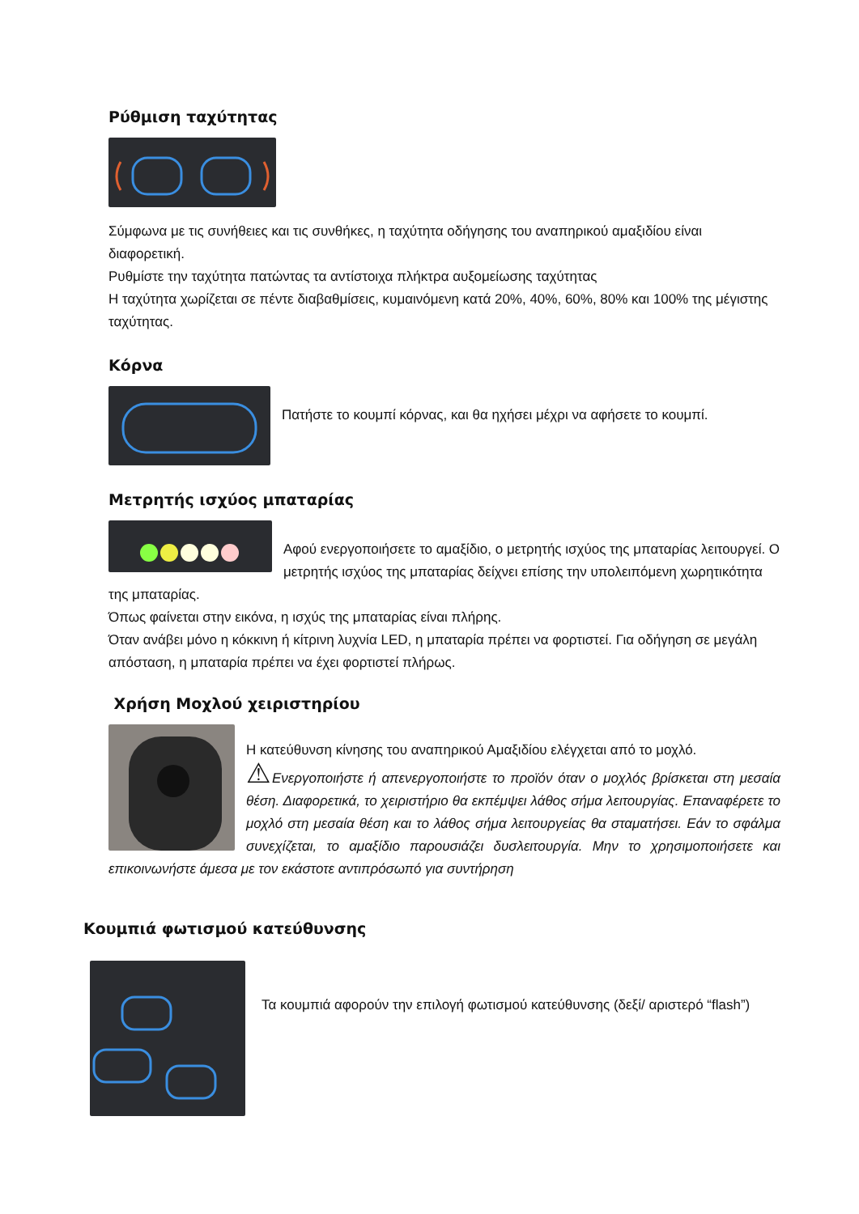Ρύθμιση ταχύτητας
Σύμφωνα με τις συνήθειες και τις συνθήκες, η ταχύτητα οδήγησης του αναπηρικού αμαξιδίου είναι διαφορετική.
Ρυθμίστε την ταχύτητα πατώντας τα αντίστοιχα πλήκτρα αυξομείωσης ταχύτητας
Η ταχύτητα χωρίζεται σε πέντε διαβαθμίσεις, κυμαινόμενη κατά 20%, 40%, 60%, 80% και 100% της μέγιστης ταχύτητας.
Κόρνα
Πατήστε το κουμπί κόρνας, και θα ηχήσει μέχρι να αφήσετε το κουμπί.
Μετρητής ισχύος μπαταρίας
Αφού ενεργοποιήσετε το αμαξίδιο, ο μετρητής ισχύος της μπαταρίας λειτουργεί. Ο μετρητής ισχύος της μπαταρίας δείχνει επίσης την υπολειπόμενη χωρητικότητα της μπαταρίας.
Όπως φαίνεται στην εικόνα, η ισχύς της μπαταρίας είναι πλήρης.
Όταν ανάβει μόνο η κόκκινη ή κίτρινη λυχνία LED, η μπαταρία πρέπει να φορτιστεί. Για οδήγηση σε μεγάλη απόσταση, η μπαταρία πρέπει να έχει φορτιστεί πλήρως.
Χρήση Μοχλού χειριστηρίου
Η κατεύθυνση κίνησης του αναπηρικού Αμαξιδίου ελέγχεται από το μοχλό.
⚠Ενεργοποιήστε ή απενεργοποιήστε το προϊόν όταν ο μοχλός βρίσκεται στη μεσαία θέση. Διαφορετικά, το χειριστήριο θα εκπέμψει λάθος σήμα λειτουργίας. Επαναφέρετε το μοχλό στη μεσαία θέση και το λάθος σήμα λειτουργείας θα σταματήσει. Εάν το σφάλμα συνεχίζεται, το αμαξίδιο παρουσιάζει δυσλειτουργία. Μην το χρησιμοποιήσετε και επικοινωνήστε άμεσα με τον εκάστοτε αντιπρόσωπό για συντήρηση
Κουμπιά φωτισμού κατεύθυνσης
Τα κουμπιά αφορούν την επιλογή φωτισμού κατεύθυνσης (δεξί/ αριστερό “flash”)